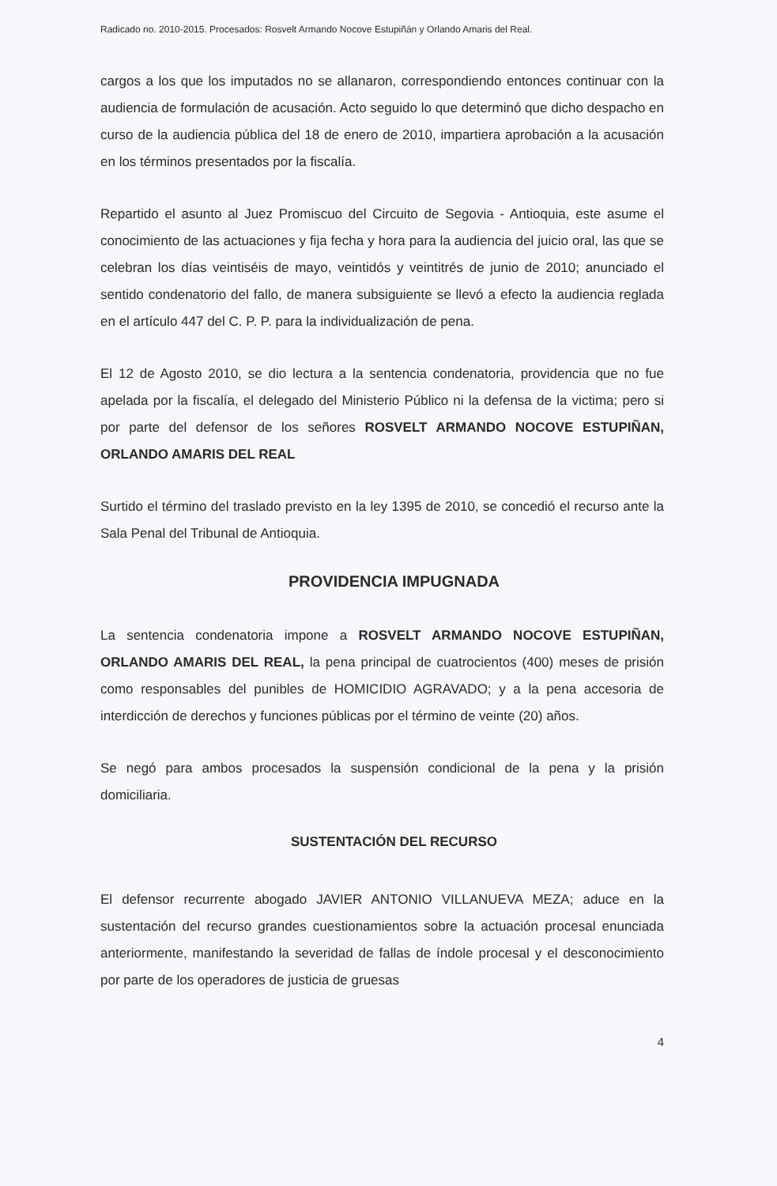Radicado no. 2010-2015. Procesados: Rosvelt Armando Nocove Estupiñán y Orlando Amaris del Real.
cargos a los que los imputados no se allanaron, correspondiendo entonces continuar con la audiencia de formulación de acusación. Acto seguido lo que determinó que dicho despacho en curso de la audiencia pública del 18 de enero de 2010, impartiera aprobación a la acusación en los términos presentados por la fiscalía.
Repartido el asunto al Juez Promiscuo del Circuito de Segovia - Antioquia, este asume el conocimiento de las actuaciones y fija fecha y hora para la audiencia del juicio oral, las que se celebran los días veintiséis de mayo, veintidós y veintitrés de junio de 2010; anunciado el sentido condenatorio del fallo, de manera subsiguiente se llevó a efecto la audiencia reglada en el artículo 447 del C. P. P. para la individualización de pena.
El 12 de Agosto 2010, se dio lectura a la sentencia condenatoria, providencia que no fue apelada por la fiscalía, el delegado del Ministerio Público ni la defensa de la victima; pero si por parte del defensor de los señores ROSVELT ARMANDO NOCOVE ESTUPIÑAN, ORLANDO AMARIS DEL REAL
Surtido el término del traslado previsto en la ley 1395 de 2010, se concedió el recurso ante la Sala Penal del Tribunal de Antioquia.
PROVIDENCIA IMPUGNADA
La sentencia condenatoria impone a ROSVELT ARMANDO NOCOVE ESTUPIÑAN, ORLANDO AMARIS DEL REAL, la pena principal de cuatrocientos (400) meses de prisión como responsables del punibles de HOMICIDIO AGRAVADO; y a la pena accesoria de interdicción de derechos y funciones públicas por el término de veinte (20) años.
Se negó para ambos procesados la suspensión condicional de la pena y la prisión domiciliaria.
SUSTENTACIÓN DEL RECURSO
El defensor recurrente abogado JAVIER ANTONIO VILLANUEVA MEZA; aduce en la sustentación del recurso grandes cuestionamientos sobre la actuación procesal enunciada anteriormente, manifestando la severidad de fallas de índole procesal y el desconocimiento por parte de los operadores de justicia de gruesas
4